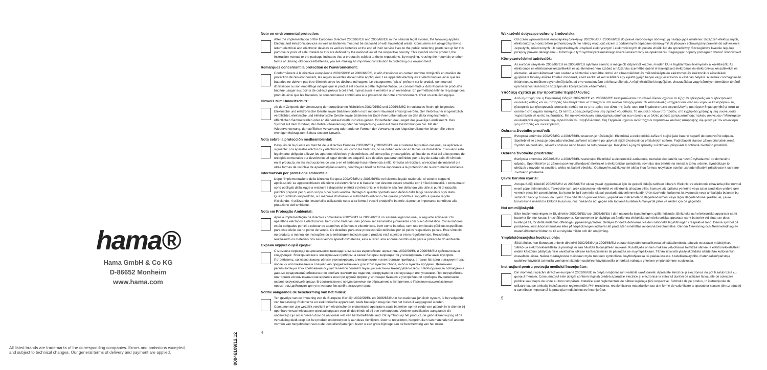hama®
Hama GmbH & Co KG
D-86652 Monheim
www.hama.com
All listed brands are trademarks of the corresponding companies. Errors and omissions excepted, and subject to technical changes. Our general terms of delivery and payment are applied.
00046109/12.12
Note on environmental protection:
After the implementation of the European Directive 2002/96/EU and 2006/66/EU in the national legal system, the following applies: Electric and electronic devices as well as batteries must not be disposed of with household waste. Consumers are obliged by law to return electrical and electronic devices as well as batteries at the end of their service lives to the public collecting points set up for this purpose or point of sale. Details to this are defined by the national law of the respective country. This symbol on the product, the instruction manual or the package indicates that a product is subject to these regulations. By recycling, reusing the materials or other forms of utilising old devices/Batteries, you are making an important contribution to protecting our environment.
Remarques concernant la protection de l'environnement:
Conformément à la directive européenne 2002/96/CE et 2006/66/CE, et afin d'atteindre un certain nombre d'objectifs en matière de protection de l'environnement, les règles suivantes doivent être appliquées: Les appareils électriques et électroniques ainsi que les batteries ne doivent pas être éliminés avec les déchets ménagers. Le pictogramme "picto" présent sur le produit, son manuel d'utilisation ou son emballage indique que le produit est soumis à cette réglementation. Le consommateur doit retourner le produit/la batterie usager aux points de collecte prévus à cet effet. Il peut aussi le remettre à un revendeur. En permettant enfin le recyclage des produits ainsi que les batteries, le consommateur contribuera à la protection de notre environnement. C'est un acte écologique.
Hinweis zum Umweltschutz:
Ab dem Zeitpunkt der Umsetzung der europäischen Richtlinien 2002/96/EG und 2006/66/EG in nationales Recht gilt folgendes: Elektrische und elektronische Geräte sowie Batterien dürfen nicht mit dem Hausmüll entsorgt werden. Der Verbraucher ist gesetzlich verpflichtet, elektrische und elektronische Geräte sowie Batterien am Ende ihrer Lebensdauer an den dafür eingerichteten, öffentlichen Sammelstellen oder an die Verkaufsstelle zurückzugeben. Einzelheiten dazu regelt das jeweilige Landesrecht. Das Symbol auf dem Produkt, der Gebrauchsanleitung oder der Verpackung weist auf diese Bestimmungen hin. Mit der Wiederverwertung, der stofflichen Verwertung oder anderen Formen der Verwertung von Altgeräten/Batterien leisten Sie einen wichtigen Beitrag zum Schutz unserer Umwelt.
Nota sobre la protección medioambiental:
Después de la puesta en marcha de la directiva Europea 2002/96/EU y 2006/66/EU en el sistema legislativo nacional, se aplicara lo siguiente: Los aparatos eléctricos y electrónicos, así como las baterías, no se deben evacuar en la basura doméstica. El usuario está legalmente obligado a llevar los aparatos eléctricos y electrónicos, así como pilas y recargables, al final de su vida útil a los puntos de recogida comunales o a devolverlos al lugar donde los adquirió. Los detalles quedaran definidos por la ley de cada país. El símbolo en el producto, en las instrucciones de uso o en el embalaje hace referencia a ello. Gracias al reciclaje, al reciclaje del material o a otras formas de reciclaje de aparatos/pilas usados, contribuye Usted de forma importante a la protección de nuestro medio ambiente.
Informazioni per protezione ambientale:
Dopo l'implementazione della Direttiva Europea 2002/96/EU e 2006/66/EU nel sistema legale nazionale, ci sono le seguenti applicazioni: Le apparecchiature elettriche ed elettroniche e le batterie non devono essere smaltite con i rifiuti domestici. I consumatori sono obbligati dalla legge a restituire I dispositivi elettrici ed elettronici e le batterie alla fine della loro vita utile ai punti di raccolta pubblici preposti per questo scopo o nei punti vendita. Dettagli di quanto riportato sono definiti dalle leggi nazionali di ogni stato. Questo simbolo sul prodotto, sul manuale d'istruzioni o sull'imballo indicano che questo prodotto è soggetto a queste regole. Riciclando, ri-utilizzando i materiali o utilizzando sotto altra forma i vecchi prodotti/le batterie, darete un importante contributo alla protezione dell'ambiente.
Nota em Protecção Ambiental:
Após a implementação da directiva comunitária 2002/96/EU e 2006/66/EU no sistema legal nacional, o seguinte aplica-se: Os aparelhos eléctricos e electrónicos, bem como baterias, não podem ser eliminados juntamente com o lixo doméstico. Consumidores estão obrigados por lei a colocar os aparelhos eléctricos e electrónicos, bem como baterias, sem uso em locais públicos específicos para este efeito ou no ponto de venda. Os detalhes para este processo são definidos por lei pelos respectivos países. Este símbolo no produto, o manual de instruções ou a embalagem indicam que o produto está sujeito a estes regulamentos. Reciclando, reutilizando os materiais dos seus velhos aparelhos/baterias, esta a fazer uma enorme contribuição para a protecção do ambiente.
Охрана окружающей среды:
С момента перехода национального законодательства на европейские нормативы 2002/96/EU и 2006/66/EU действительно следующее: Электрические и электронные приборы, а также батареи запрещается утилизировать с обычным мусором. Потребитель, согласно закону, обязан утилизировать электрические и электронные приборы, а также батареи и аккумуляторы после их использования в специально предназначенных для этого пунктах сбора, либо в пунктах продажи. Детальная регламентация этих требований осуществляется соответствующим местным законодательством. Необходимость соблюдения данных предписаний обозначается особым значком на изделии, инструкции по эксплуатации или упаковке. При переработке, повторном использовании материалов или при другой форме утилизации бывших в употреблении приборов Вы помогаете охране окружающей среды. В соответствии с предписаниями по обращению с батареями, в Германии вышеназванные нормативы действуют для утилизации батарей и аккумуляторов.
Notitie aangaande de bescherming van het milieu:
Ten gevolge van de invoering van de Europese Richtlijn 2002/96/EU en 2006/66/EU in het nationaal juridisch system, is het volgende van toepassing: Elektrische en elektronische apparatuur, zoals batterijen mag niet met het huisvuil weggegooid worden. Consumenten zijn wettelijk verplicht om electrische en elctronische apparaten zoals batterijen op het einde van gebruik in te dienen bij openbare verzamelplaatsen speciaal opgezet voor dit doeleinde of bij een verkooppunt. Verdere specificaties aangaande dit onderwerp zijn omschreven door de nationale wet van het betreffende land. Dit symbool op het product, de gebruiksaanwijzing of de verpakking duidt erop dat het product onderworpen is aan deze richtlijnen. Door te recycleren, hergebruiken van materialen of andere vormen van hergebruiken van oude toestellen/batterijen, levert u een grote bijdrage aan de bescherming van het mileu.
4
Wskazówki dotyczące ochrony środowiska:
Od czasu wprowadzenia europejskiej dyrektywy 2002/96/EU i 2006/66/EU do prawa narodowego obowiązują następujące ustalenia: Urządzeń elektrycznych, elektronicznych oraz baterii jednorazowych nie należy wyrzucać razem z codziennymi odpadami domowymi! Użytkownik zobowiązany prawnie do odniesienia zepsutych, zniszczonych lub niepotrzebnych urządzeń elektrycznych i elektronicznych do punktu zbiórki lub do sprzedawcy. Szczegółowe kwestie regulują przepisy prawne danego kraju. Informuje o tym symbol przekreślonego kosza umieszczony na opakowaniu. Segregując odpady pomagasz chronić środowisko!
Környezetvédelmi tudnivalók:
Az európai irányelvek 2002/96/EU és 2006/66/EU ajánlása szerint, a megjelölt időponttól kezdve, minden EU-s tagállamban érvényesek a következők: Az elektromos és elektronikai készülékeket és az elemeket nem szabad a háztartási szemétbe dobni! A leselejtezett elektromos és elektronikus készülékeket és elemeket, akkumulátorokat nem szabad a háztartási szemétbe dobni. Az elhasználódott és működésképtelen elektromos és elektronikus készülékek gyűjtésére törvény előírás kötelez mindenkit, ezért azokat el kell szállítani egy kijelölt gyűjtő helyre vagy visszavinni a vásárlás helyére. A termék csomagolásán feltüntetett szimbólum egyértelmű jelzést ad erre vonatkozóan a felhasználónak. A régi készülékek begyűjtése, visszaváltása vagy bármilyen formában történő újra hasznosítása közös hozzájárulás környezetünk védelméhez.
Υπόδειξη σχετικά με την προστασία περιβάλλοντος:
Από τη στιγμή που η Ευρωπαϊκή Οδηγία 2002/96/ΕΕ και 2006/66/ΕΕ ενσωματώνεται στο εθνικό δίκαιο ισχύουν τα εξής: Οι ηλεκτρικές και οι ηλεκτρονικές συσκευές καθώς και οι μπαταρίες δεν επιτρέπεται να πεταχτούν στα οικιακά απορρίμματα. Οι καταναλωτές υποχρεούνται από τον νόμο να επιστρέφουν τις ηλεκτρικές και ηλεκτρονικές συσκευές καθώς και τις μπαταρίες στο τέλος της ζωής τους στα δημόσια σημεία περισυλλογής που έχουν δημιουργηθεί γι' αυτό το σκοπό ή στα σημεία πώλησης. Οι λεπτομέρειες ρυθμίζονται στη σχετική νομοθεσία. Το σύμβολο πάνω στο προϊόν, στο εγχειρίδιο χρήσης ή στη συσκευασία παραπέμπει σε αυτές τις διατάξεις. Με την ανακύκλωση, επαναχρησιμοποίηση των υλικών ή με άλλες μορφές χρησιμοποίησης παλιών συσκευών / Μπαταριών συνεισφέρετε σημαντικά στην προστασία του περιβάλλοντος. Στη Γερμανία ισχύουν αντίστοιχα οι παραπάνω κανόνες απόρριψης σύμφωνα με τον κανονισμό για μπαταρίες και συσσωρευτές.
Ochrana životního prostředí:
Evropská směrnice 2002/96/EG a 2006/66/EU ustanovuje následující: Elektrická a elektronická zařízení stejně jako baterie nepatří do domovního odpadu. Spotřebitel se zavazuje odevzdat všechna zařízení a baterie po uplynutí jejich životnosti do příslušných sběren. Podrobnosti stanoví zákon příslušné země. Symbol na produktu, návod k obsluze nebo balení na toto poukazuje. Recyklací a jinými způsoby zužitkování přispíváte k ochraně životního prostředí.
Ochrana životného prostredia:
Európska smernica 2002/96/EU a 2006/66/EU stanovuje: Elektrické a elektronické zariadenia, rovnako ako batérie sa nesmú vyhadzovať do domového odpadu. Spotrebiteľ je zo zákona povinný zlikvidovať elektrické a elektronické zariadenia, rovnako ako batérie na miesta k tomu určené. Symbolizuje to obrázok v návode na použitie, alebo na balení výrobku. Opätovným zužitkovaním alebo inou formou recyklácie starých zariadení/batérií prispievate k ochrane životného prostredia.
Çevre koruma uyarısı:
Avrupa Birliği Direktifi 2002/96/EU ve 2006/66/EU ulusal yasal uygulamalar için de geçerli olduğu tarihten itibaren: Elektrikli ve elektronik cihazlarla piller normal evsel çöpe atılmamalıdır. Tüketiciler için, artık çalışmayan elektrikli ve elektronik cihazları piller, kamuya ait toplama yerlerine veya satın alındıkları yerlere geri vermek yasal bir zorunluluktur. Bu konu ile ilgili ayrıntılar ulusal yasalarla düzenlenmektedir. Ürün üzerinde, kullanma kılavuzunda veya ambalajda bulunan bu sembol tüketiciyi bu konuda uyarır. Eski cihazların geri kazanımı, yapıldıkları malzemelerin değerlendirilmesi veya diğer değerlendirme şekilleri ile, çevre korumasına önemli bir katkıda bulunursunuz. Yukarıda adı geçen atık toplama kuralları Almanya'da piller ve aküler için de geçerlidir.
Not om miljöskydd:
Efter implementeringen av EU direktiv 2002/96/EU och 2006/66/EU i den nationella lagstiftningen, gäller följande: Elektriska och elektroniska apparater samt batterier får inte kastas i hushållssoporna. Konsumenter är skyldiga att återlämna elektriska och elektroniska apparater samt batterier vid slutet av dess livslängd till, för detta ändamål, offentliga uppsamlingsplatser. Detaljer för detta definieras via den nationella lagstiftningen i respektive land. Denna symbol på produkten, instruktionsmanualen eller på förpackningen indikerar att produkten innefattas av denna bestämmelse. Genom återvinning och återanvändning av material/batterier bidrar du till att skydda miljön och din omgivning.
Ympäristönsuojelua koskeva ohje:
Siitä lähtien, kun Euroopan unionin direktiivi 2002/96/EU ja 2006/66/EU otetaan käyttöön kansallisessa lainsäädännössä, pätevät seuraavat määräykset: Sähkö- ja elektroniikkalaitteita ja paristoja ei saa hävittää talousjätteen mukana. Kuluttajalla on lain mukaan velvollisuus toimittaa sähkö- ja elektroniikkalaitteet niiden käyttöiän päätyttyä niille varattuihin julkisiin keräyspisteisiin tai palauttaa ne myyntipaikkaan. Tähän liittyvistä yksityiskohdista säädetään kulloisenkin osavaltion laissa. Näistä määräyksistä mainitaan myös tuotteen symbolissa, käyttöohjeessa tai pakkauksessa. Uudelleenkäytöllä, materiaalien/paristoja uudelleenkäyttöllä tai muilla vanhojen laitteiden uudelleenkäyttötavoilla on tärkeä vaikutus yhteisen ympäristömme suojelussa.
Instrucţiuni pentru protecţia mediului înconjurător:
Din momentul aplicării directivei europene 2002/96/UE în dreptul naţional sunt valabile următoarele: Aparatele electrice şi electronice nu pot fi salubrizate cu gunoiul menajer. Consumatorul este obligat conform legii să predea aparatele electrice şi electronice la sfârşitul duratei de utilizare la locurile de colectare publice sau înapoi de unde au fost cumpărate. Detaliile sunt reglementate de cătree legislaţia ţării respective. Simbolul de pe produs, în instrucţiunile de utilizare sau pe ambalaj indică aceste reglementări. Prin reciclarea, revalorificarea materialelor sau alte forme de valorificare a aparatelor scoase din uz aduceţi o contribuţie importantă la protecţia mediului nostru înconjurător.
5